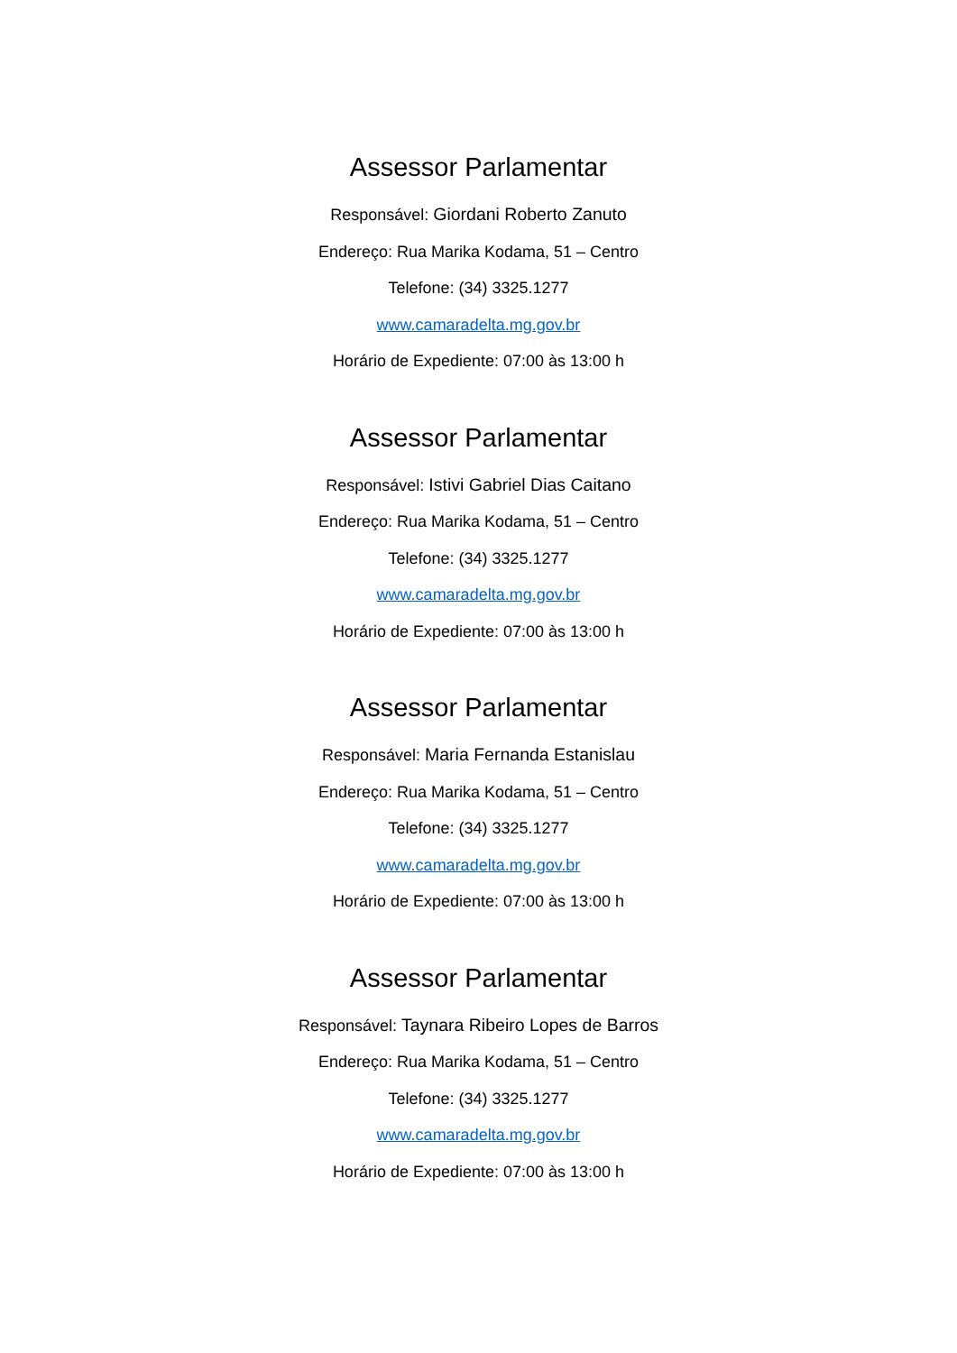Assessor Parlamentar
Responsável: Giordani Roberto Zanuto
Endereço: Rua Marika Kodama, 51 – Centro
Telefone: (34) 3325.1277
www.camaradelta.mg.gov.br
Horário de Expediente: 07:00 às 13:00 h
Assessor Parlamentar
Responsável: Istivi Gabriel Dias Caitano
Endereço: Rua Marika Kodama, 51 – Centro
Telefone: (34) 3325.1277
www.camaradelta.mg.gov.br
Horário de Expediente: 07:00 às 13:00 h
Assessor Parlamentar
Responsável: Maria Fernanda Estanislau
Endereço: Rua Marika Kodama, 51 – Centro
Telefone: (34) 3325.1277
www.camaradelta.mg.gov.br
Horário de Expediente: 07:00 às 13:00 h
Assessor Parlamentar
Responsável: Taynara Ribeiro Lopes de Barros
Endereço: Rua Marika Kodama, 51 – Centro
Telefone: (34) 3325.1277
www.camaradelta.mg.gov.br
Horário de Expediente: 07:00 às 13:00 h